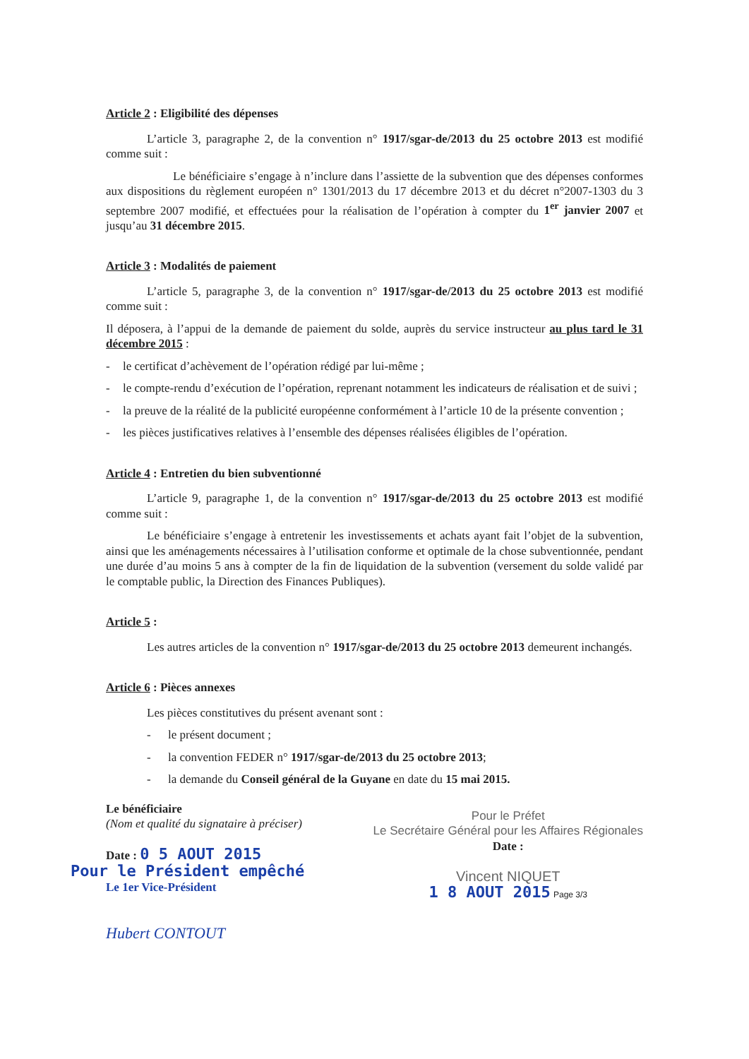Article 2 : Eligibilité des dépenses
L’article 3, paragraphe 2, de la convention n° 1917/sgar-de/2013 du 25 octobre 2013 est modifié comme suit :
Le bénéficiaire s’engage à n’inclure dans l’assiette de la subvention que des dépenses conformes aux dispositions du règlement européen n° 1301/2013 du 17 décembre 2013 et du décret n°2007-1303 du 3 septembre 2007 modifié, et effectuées pour la réalisation de l’opération à compter du 1<sup>er</sup> janvier 2007 et jusqu’au 31 décembre 2015.
Article 3 : Modalités de paiement
L’article 5, paragraphe 3, de la convention n° 1917/sgar-de/2013 du 25 octobre 2013 est modifié comme suit :
Il déposera, à l’appui de la demande de paiement du solde, auprès du service instructeur au plus tard le 31 décembre 2015 :
- le certificat d’achèvement de l’opération rédigé par lui-même ;
- le compte-rendu d’exécution de l’opération, reprenant notamment les indicateurs de réalisation et de suivi ;
- la preuve de la réalité de la publicité européenne conformément à l’article 10 de la présente convention ;
- les pièces justificatives relatives à l’ensemble des dépenses réalisées éligibles de l’opération.
Article 4 : Entretien du bien subventionné
L’article 9, paragraphe 1, de la convention n° 1917/sgar-de/2013 du 25 octobre 2013 est modifié comme suit :
Le bénéficiaire s’engage à entretenir les investissements et achats ayant fait l’objet de la subvention, ainsi que les aménagements nécessaires à l’utilisation conforme et optimale de la chose subventionnée, pendant une durée d’au moins 5 ans à compter de la fin de liquidation de la subvention (versement du solde validé par le comptable public, la Direction des Finances Publiques).
Article 5 :
Les autres articles de la convention n° 1917/sgar-de/2013 du 25 octobre 2013 demeurent inchangés.
Article 6 : Pièces annexes
Les pièces constitutives du présent avenant sont :
- le présent document ;
- la convention FEDER n° 1917/sgar-de/2013 du 25 octobre 2013;
- la demande du Conseil général de la Guyane en date du 15 mai 2015.
Le bénéficiaire
(Nom et qualité du signataire à préciser)
Date : 0 5 AOUT 2015
Pour le Président empêché
Le 1er Vice-Président
Hubert CONTOUT
Pour le Préfet
Le Secrétaire Général pour les Affaires Régionales
Date :
Vincent NIQUET
1 8 AOUT 2015 Page 3/3